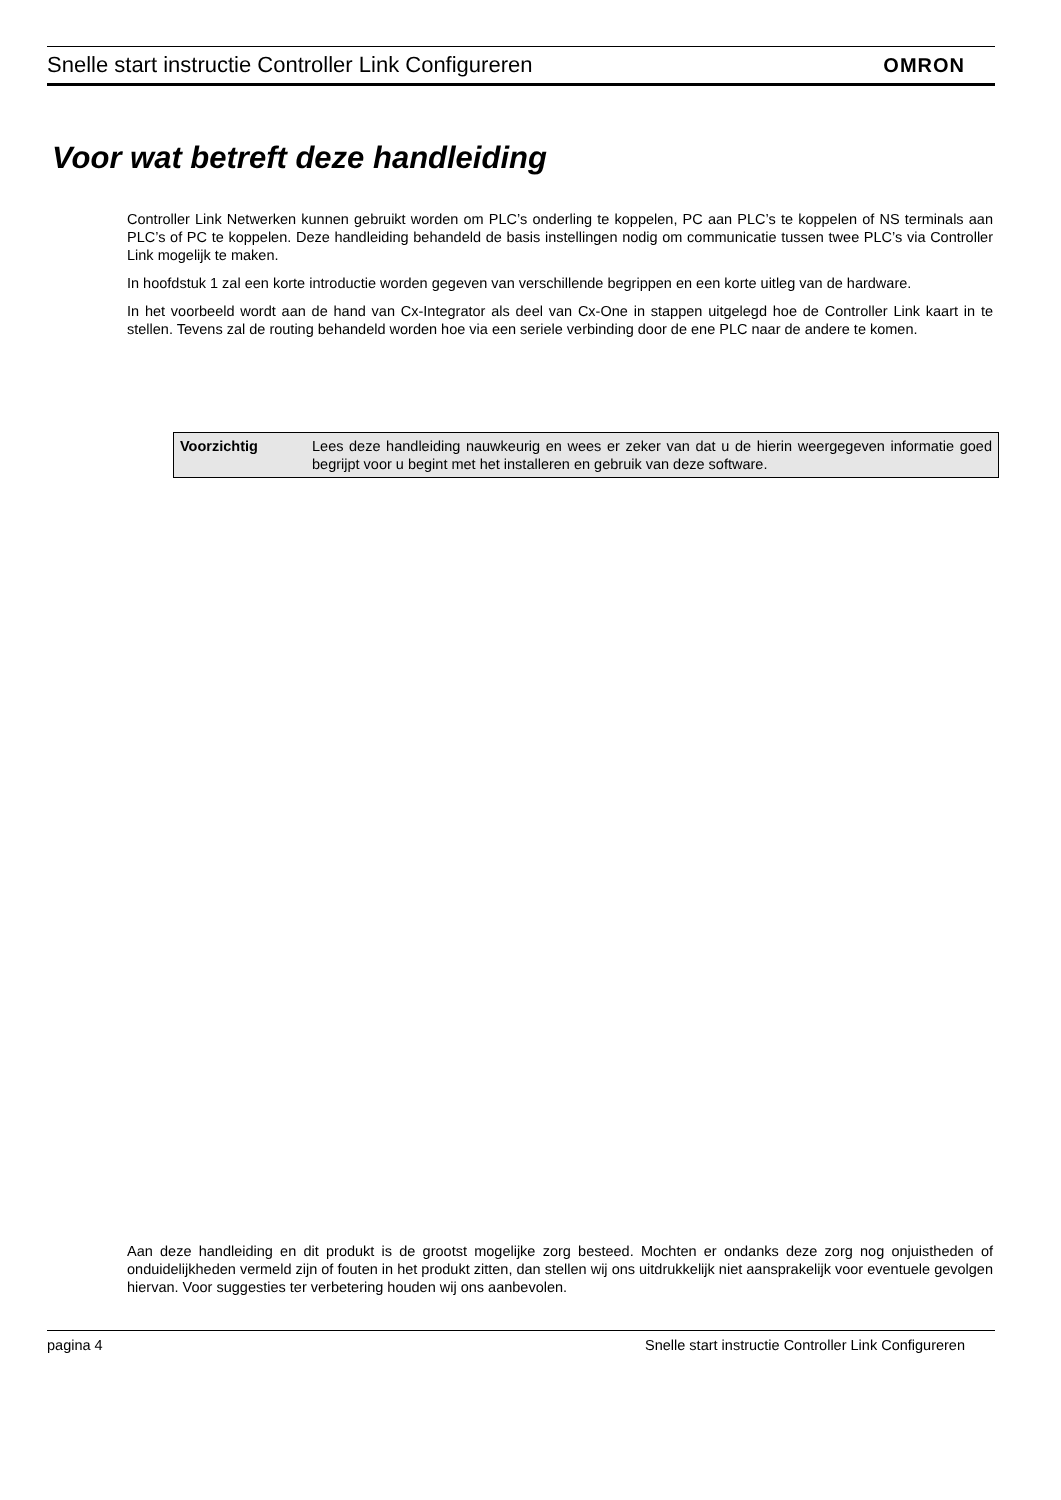Snelle start instructie Controller Link Configureren OMRON
Voor wat betreft deze handleiding
Controller Link Netwerken kunnen gebruikt worden om PLC’s onderling te koppelen, PC aan PLC’s te koppelen of NS terminals aan PLC’s of PC te koppelen. Deze handleiding behandeld de basis instellingen nodig om communicatie tussen twee PLC’s via Controller Link mogelijk te maken.
In hoofdstuk 1 zal een korte introductie worden gegeven van verschillende begrippen en een korte uitleg van de hardware.
In het voorbeeld wordt aan de hand van Cx-Integrator als deel van Cx-One in stappen uitgelegd hoe de Controller Link kaart in te stellen. Tevens zal de routing behandeld worden hoe via een seriele verbinding door de ene PLC naar de andere te komen.
| Voorzichtig | Lees deze handleiding nauwkeurig en wees er zeker van dat u de hierin weergegeven informatie goed begrijpt voor u begint met het installeren en gebruik van deze software. |
Aan deze handleiding en dit produkt is de grootst mogelijke zorg besteed. Mochten er ondanks deze zorg nog onjuistheden of onduidelijkheden vermeld zijn of fouten in het produkt zitten, dan stellen wij ons uitdrukkelijk niet aansprakelijk voor eventuele gevolgen hiervan. Voor suggesties ter verbetering houden wij ons aanbevolen.
pagina 4 Snelle start instructie Controller Link Configureren